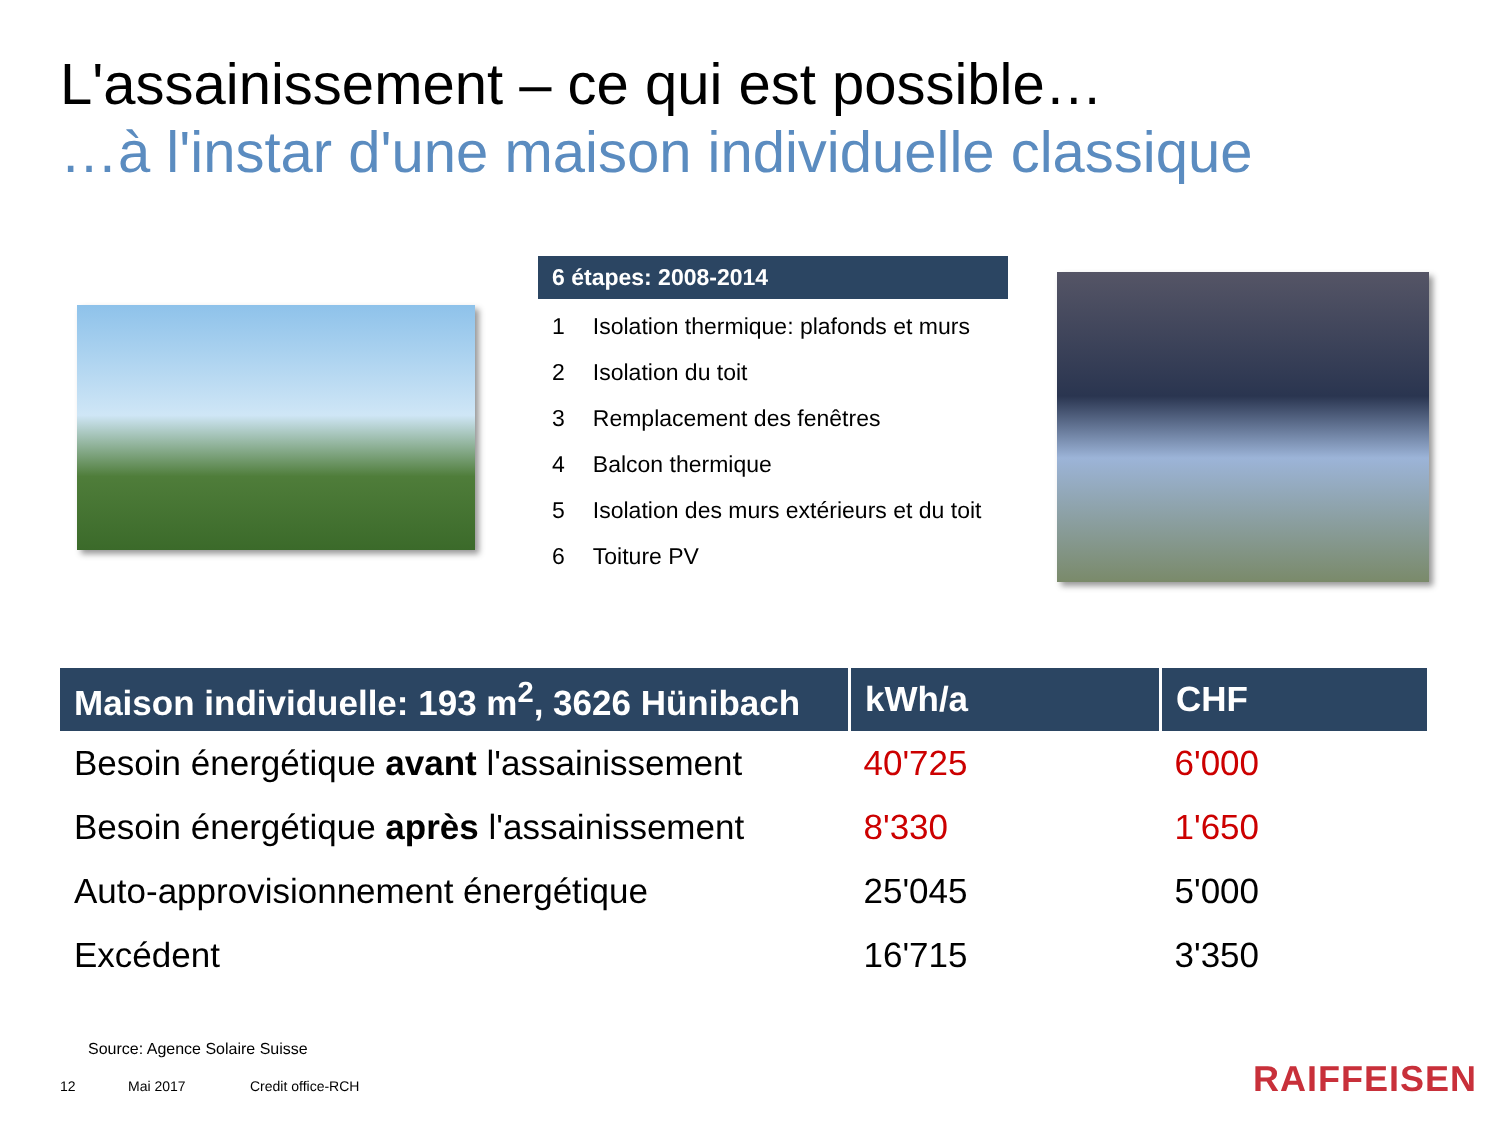L'assainissement – ce qui est possible…
…à l'instar d'une maison individuelle classique
6 étapes: 2008-2014
| 1 | Isolation thermique: plafonds et murs |
| 2 | Isolation du toit |
| 3 | Remplacement des fenêtres |
| 4 | Balcon thermique |
| 5 | Isolation des murs extérieurs et du toit |
| 6 | Toiture PV |
| Maison individuelle: 193 m<sup>2</sup>, 3626 Hünibach | kWh/a | CHF |
| --- | --- | --- |
| Besoin énergétique avant l'assainissement | 40'725 | 6'000 |
| Besoin énergétique après l'assainissement | 8'330 | 1'650 |
| Auto-approvisionnement énergétique | 25'045 | 5'000 |
| Excédent | 16'715 | 3'350 |
Source: Agence Solaire Suisse
12 Mai 2017 Credit office-RCH RAIFFEISEN